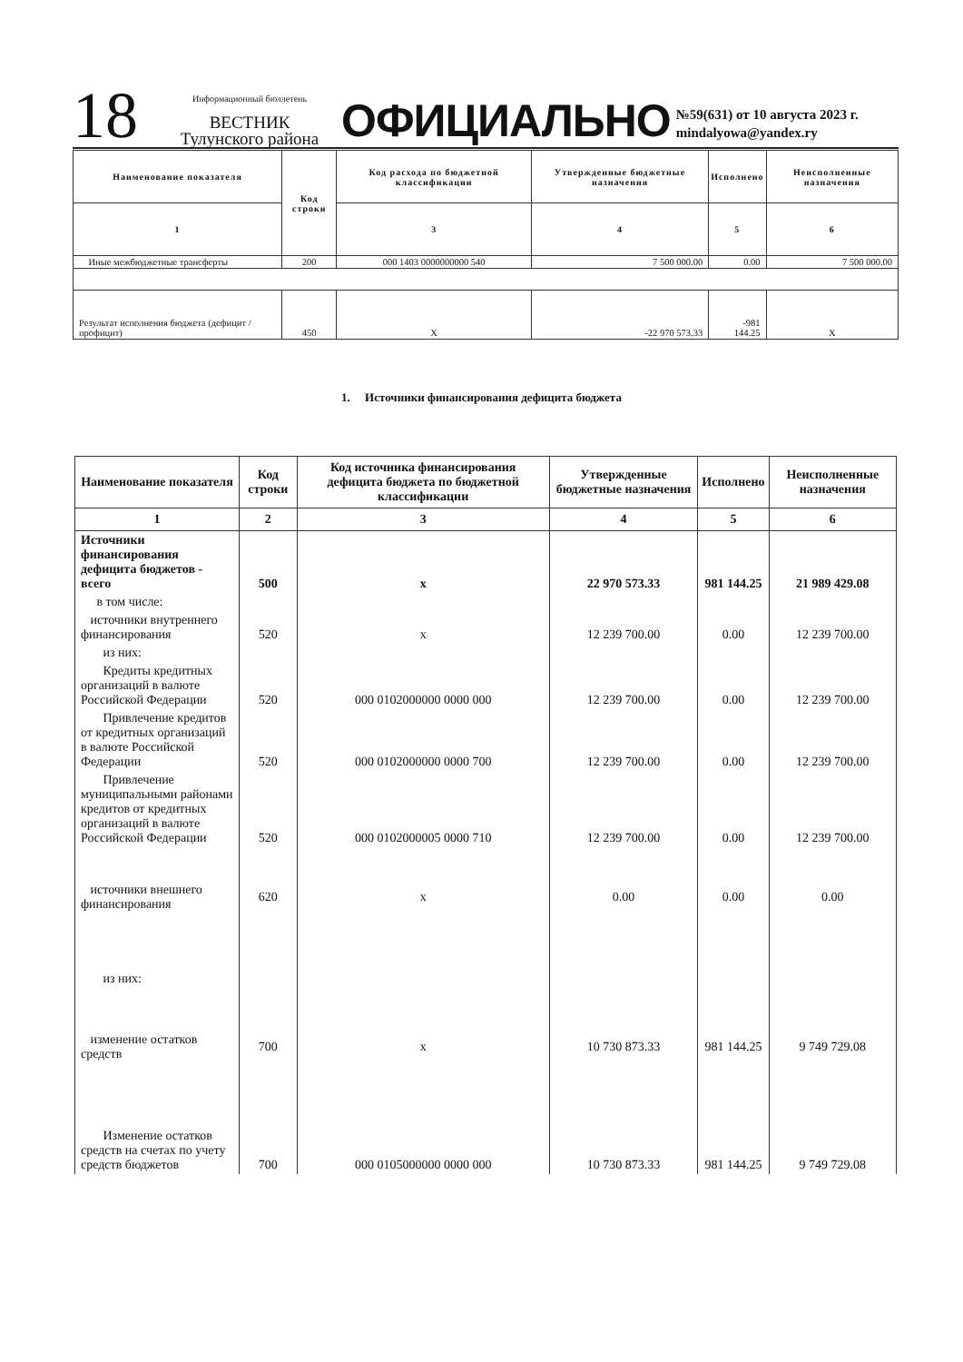18
Информационный бюллетень
ВЕСТНИК
Тулунского района
ОФИЦИАЛЬНО
№59(631) от 10 августа 2023 г.
mindalyowa@yandex.ry
| Наименование показателя | Код строки | Код расхода по бюджетной классификации | Утвержденные бюджетные назначения | Исполнено | Неисполненные назначения |
| --- | --- | --- | --- | --- | --- |
| 1 | | 3 | 4 | 5 | 6 |
| Иные межбюджетные трансферты | 200 | 000 1403 0000000000 540 | 7 500 000.00 | 0.00 | 7 500 000.00 |
| Результат исполнения бюджета (дефицит / профицит) | 450 | X | -22 970 573.33 | -981 144.25 | X |
1. Источники финансирования дефицита бюджета
| Наименование показателя | Код строки | Код источника финансирования дефицита бюджета по бюджетной классификации | Утвержденные бюджетные назначения | Исполнено | Неисполненные назначения |
| --- | --- | --- | --- | --- | --- |
| 1 | 2 | 3 | 4 | 5 | 6 |
| Источники финансирования дефицита бюджетов - всего | 500 | x | 22 970 573.33 | 981 144.25 | 21 989 429.08 |
| в том числе: | | | | | |
| источники внутреннего финансирования | 520 | x | 12 239 700.00 | 0.00 | 12 239 700.00 |
| из них: | | | | | |
| Кредиты кредитных организаций в валюте Российской Федерации | 520 | 000 0102000000 0000 000 | 12 239 700.00 | 0.00 | 12 239 700.00 |
| Привлечение кредитов от кредитных организаций в валюте Российской Федерации | 520 | 000 0102000000 0000 700 | 12 239 700.00 | 0.00 | 12 239 700.00 |
| Привлечение муниципальными районами кредитов от кредитных организаций в валюте Российской Федерации | 520 | 000 0102000005 0000 710 | 12 239 700.00 | 0.00 | 12 239 700.00 |
| источники внешнего финансирования | 620 | x | 0.00 | 0.00 | 0.00 |
| из них: | | | | | |
| изменение остатков средств | 700 | x | 10 730 873.33 | 981 144.25 | 9 749 729.08 |
| Изменение остатков средств на счетах по учету средств бюджетов | 700 | 000 0105000000 0000 000 | 10 730 873.33 | 981 144.25 | 9 749 729.08 |